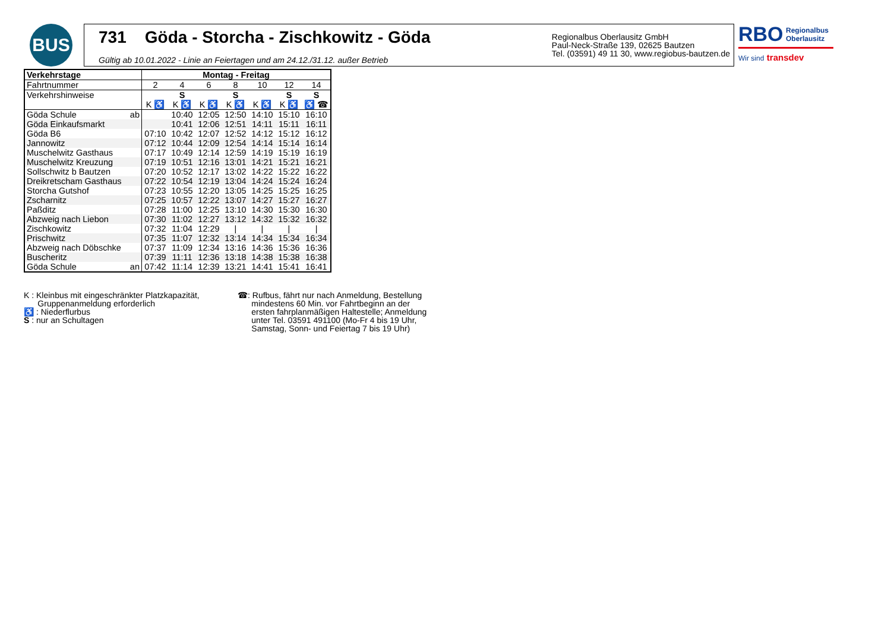BUS
731 Göda - Storcha - Zischkowitz - Göda
Gültig ab 10.01.2022 - Linie an Feiertagen und am 24.12./31.12. außer Betrieb
Regionalbus Oberlausitz GmbH
Paul-Neck-Straße 139, 02625 Bautzen
Tel. (03591) 49 11 30, www.regiobus-bautzen.de
RBO Regionalbus
Oberlausitz
Wir sind transdev
| Verkehrstage | Montag - Freitag | | | | | | |
| --- | --- | --- | --- | --- | --- | --- | --- |
| Fahrtnummer | 2 | 4 | 6 | 8 | 10 | 12 | 14 |
| Verkehrshinweise | | S | | S | | S | S |
| | K ♿ | K ♿ | K ♿ | K ♿ | K ♿ | K ♿ | ♿ ☎ |
| Göda Schule ab | | 10:40 | 12:05 | 12:50 | 14:10 | 15:10 | 16:10 |
| Göda Einkaufsmarkt | | 10:41 | 12:06 | 12:51 | 14:11 | 15:11 | 16:11 |
| Göda B6 | 07:10 | 10:42 | 12:07 | 12:52 | 14:12 | 15:12 | 16:12 |
| Jannowitz | 07:12 | 10:44 | 12:09 | 12:54 | 14:14 | 15:14 | 16:14 |
| Muschelwitz Gasthaus | 07:17 | 10:49 | 12:14 | 12:59 | 14:19 | 15:19 | 16:19 |
| Muschelwitz Kreuzung | 07:19 | 10:51 | 12:16 | 13:01 | 14:21 | 15:21 | 16:21 |
| Sollschwitz b Bautzen | 07:20 | 10:52 | 12:17 | 13:02 | 14:22 | 15:22 | 16:22 |
| Dreikretscham Gasthaus | 07:22 | 10:54 | 12:19 | 13:04 | 14:24 | 15:24 | 16:24 |
| Storcha Gutshof | 07:23 | 10:55 | 12:20 | 13:05 | 14:25 | 15:25 | 16:25 |
| Zscharnitz | 07:25 | 10:57 | 12:22 | 13:07 | 14:27 | 15:27 | 16:27 |
| Paßditz | 07:28 | 11:00 | 12:25 | 13:10 | 14:30 | 15:30 | 16:30 |
| Abzweig nach Liebon | 07:30 | 11:02 | 12:27 | 13:12 | 14:32 | 15:32 | 16:32 |
| Zischkowitz | 07:32 | 11:04 | 12:29 | / | / | / | / |
| Prischwitz | 07:35 | 11:07 | 12:32 | 13:14 | 14:34 | 15:34 | 16:34 |
| Abzweig nach Döbschke | 07:37 | 11:09 | 12:34 | 13:16 | 14:36 | 15:36 | 16:36 |
| Buscheritz | 07:39 | 11:11 | 12:36 | 13:18 | 14:38 | 15:38 | 16:38 |
| Göda Schule an | 07:42 | 11:14 | 12:39 | 13:21 | 14:41 | 15:41 | 16:41 |
K : Kleinbus mit eingeschränkter Platzkapazität,
Gruppenanmeldung erforderlich
♿ : Niederflurbus
S : nur an Schultagen
☎: Rufbus, fährt nur nach Anmeldung, Bestellung
mindestens 60 Min. vor Fahrtbeginn an der
ersten fahrplanmäßigen Haltestelle; Anmeldung
unter Tel. 03591 491100 (Mo-Fr 4 bis 19 Uhr,
Samstag, Sonn- und Feiertag 7 bis 19 Uhr)